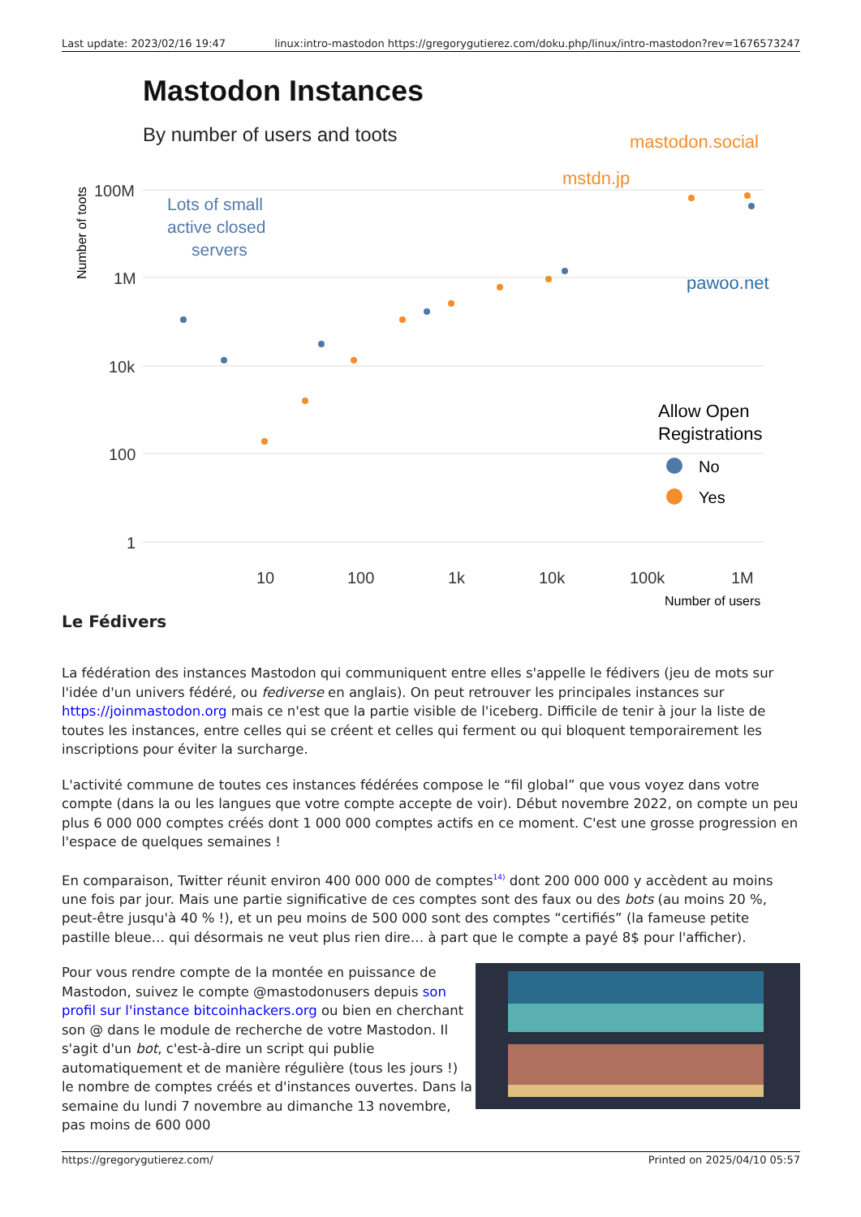Last update: 2023/02/16 19:47 linux:intro-mastodon https://gregorygutierez.com/doku.php/linux/intro-mastodon?rev=1676573247
Mastodon Instances
By number of users and toots
mastodon.social
mstdn.jp
pawoo.net
Lots of small
active closed
servers
100M
1M
10k
100
1
10
100
1k
10k
100k
1M
Number of users
Number of toots
Allow Open
Registrations
No
Yes
Le Fédivers
La fédération des instances Mastodon qui communiquent entre elles s'appelle le fédivers (jeu de mots sur l'idée d'un univers fédéré, ou fediverse en anglais). On peut retrouver les principales instances sur https://joinmastodon.org mais ce n'est que la partie visible de l'iceberg. Difficile de tenir à jour la liste de toutes les instances, entre celles qui se créent et celles qui ferment ou qui bloquent temporairement les inscriptions pour éviter la surcharge.
L'activité commune de toutes ces instances fédérées compose le “fil global” que vous voyez dans votre compte (dans la ou les langues que votre compte accepte de voir). Début novembre 2022, on compte un peu plus 6 000 000 comptes créés dont 1 000 000 comptes actifs en ce moment. C'est une grosse progression en l'espace de quelques semaines !
En comparaison, Twitter réunit environ 400 000 000 de comptes<sup>14)</sup> dont 200 000 000 y accèdent au moins une fois par jour. Mais une partie significative de ces comptes sont des faux ou des bots (au moins 20 %, peut-être jusqu'à 40 % !), et un peu moins de 500 000 sont des comptes “certifiés” (la fameuse petite pastille bleue… qui désormais ne veut plus rien dire… à part que le compte a payé 8$ pour l'afficher).
Pour vous rendre compte de la montée en puissance de Mastodon, suivez le compte @mastodonusers depuis son profil sur l'instance bitcoinhackers.org ou bien en cherchant son @ dans le module de recherche de votre Mastodon. Il s'agit d'un bot, c'est-à-dire un script qui publie automatiquement et de manière régulière (tous les jours !) le nombre de comptes créés et d'instances ouvertes. Dans la semaine du lundi 7 novembre au dimanche 13 novembre, pas moins de 600 000
https://gregorygutierez.com/ Printed on 2025/04/10 05:57